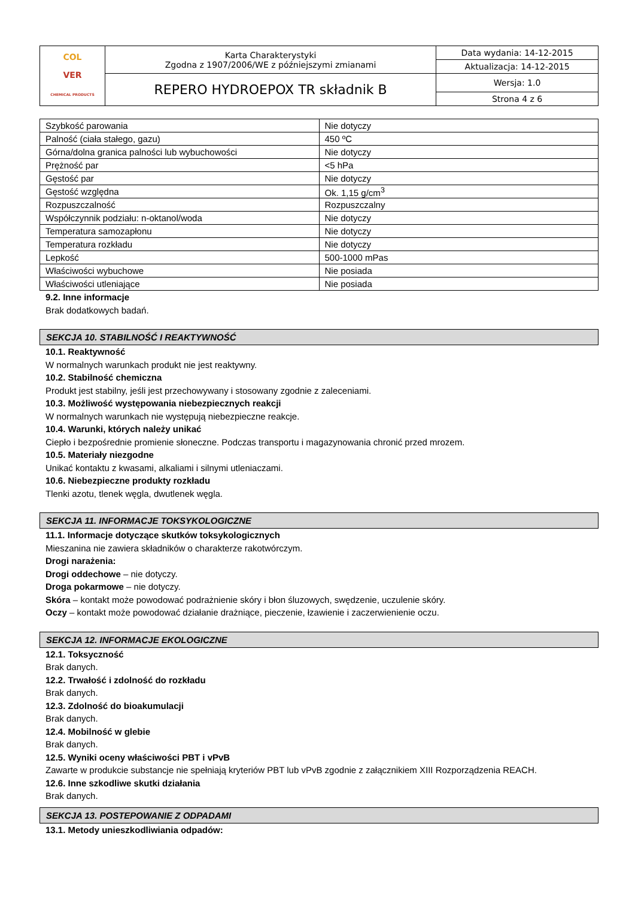| COL VER CHEMICAL PRODUCTS | Karta Charakterystyki Zgodna z 1907/2006/WE z późniejszymi zmianami | Data wydania: 14-12-2015 |
| | | Aktualizacja: 14-12-2015 |
| | REPERO HYDROEPOX TR składnik B | Wersja: 1.0 |
| | | Strona 4 z 6 |
| Szybkość parowania | Nie dotyczy |
| Palność (ciała stałego, gazu) | 450 ºC |
| Górna/dolna granica palności lub wybuchowości | Nie dotyczy |
| Prężność par | <5 hPa |
| Gęstość par | Nie dotyczy |
| Gęstość względna | Ok. 1,15 g/cm<sup>3</sup> |
| Rozpuszczalność | Rozpuszczalny |
| Współczynnik podziału: n-oktanol/woda | Nie dotyczy |
| Temperatura samozapłonu | Nie dotyczy |
| Temperatura rozkładu | Nie dotyczy |
| Lepkość | 500-1000 mPas |
| Właściwości wybuchowe | Nie posiada |
| Właściwości utleniające | Nie posiada |
9.2. Inne informacje
Brak dodatkowych badań.
SEKCJA 10. STABILNOŚĆ I REAKTYWNOŚĆ
10.1. Reaktywność
W normalnych warunkach produkt nie jest reaktywny.
10.2. Stabilność chemiczna
Produkt jest stabilny, jeśli jest przechowywany i stosowany zgodnie z zaleceniami.
10.3. Możliwość występowania niebezpiecznych reakcji
W normalnych warunkach nie występują niebezpieczne reakcje.
10.4. Warunki, których należy unikać
Ciepło i bezpośrednie promienie słoneczne. Podczas transportu i magazynowania chronić przed mrozem.
10.5. Materiały niezgodne
Unikać kontaktu z kwasami, alkaliami i silnymi utleniaczami.
10.6. Niebezpieczne produkty rozkładu
Tlenki azotu, tlenek węgla, dwutlenek węgla.
SEKCJA 11. INFORMACJE TOKSYKOLOGICZNE
11.1. Informacje dotyczące skutków toksykologicznych
Mieszanina nie zawiera składników o charakterze rakotwórczym.
Drogi narażenia:
Drogi oddechowe – nie dotyczy.
Droga pokarmowe – nie dotyczy.
Skóra – kontakt może powodować podrażnienie skóry i błon śluzowych, swędzenie, uczulenie skóry.
Oczy – kontakt może powodować działanie drażniące, pieczenie, łzawienie i zaczerwienienie oczu.
SEKCJA 12. INFORMACJE EKOLOGICZNE
12.1. Toksyczność
Brak danych.
12.2. Trwałość i zdolność do rozkładu
Brak danych.
12.3. Zdolność do bioakumulacji
Brak danych.
12.4. Mobilność w glebie
Brak danych.
12.5. Wyniki oceny właściwości PBT i vPvB
Zawarte w produkcie substancje nie spełniają kryteriów PBT lub vPvB zgodnie z załącznikiem XIII Rozporządzenia REACH.
12.6. Inne szkodliwe skutki działania
Brak danych.
SEKCJA 13. POSTEPOWANIE Z ODPADAMI
13.1. Metody unieszkodliwiania odpadów: